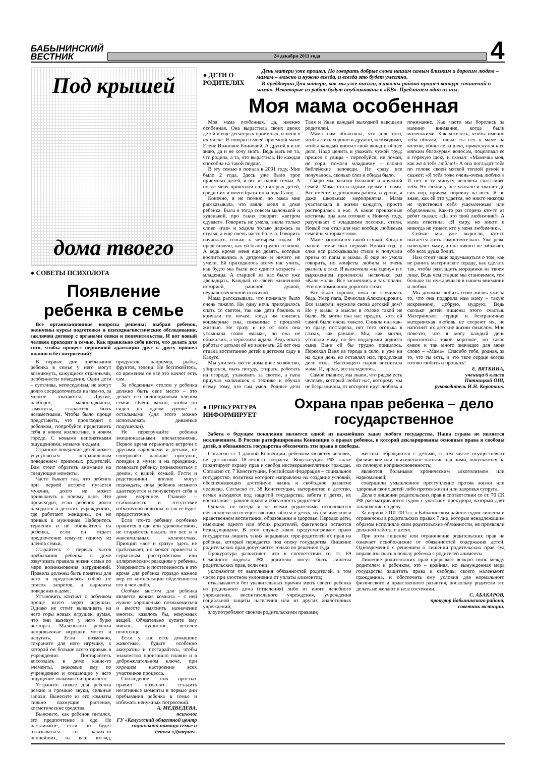БАБЫНИНСКИЙ
ВЕСТНИК
24 декабря 2011 года
4
Под крышей
дома твоего
● СОВЕТЫ ПСИХОЛОГА
Появление ребенка в семье
Все организационные вопросы решены: выбран ребенок, окончены курсы подготовки и психодиагностические обследования, заключен договор с органами опеки и попечительства. И вот новый человек приходит в семью. Как правильно себя вести, что делать для того, чтобы процесс первичной адаптации друг к другу прошел плавно и без потрясений?
В первые дни пребывания ребенка в семье у него могут возникнуть, кажущиеся странными, особенности поведения. Одни дети – суетливы, непоседливы, не могут долго сосредоточиться на чем-то, за многое хватаются. Другие, наоборот, малоподвижны, замкнуты, стараются быть незаметными. Чтобы было проще представить, что происходит с ребенком, попробуйте представить себя в новом коллективе, в новом городе. С новыми непонятными ощущениями, новыми людьми.
Странное поведение детей может усугубляться неправильным поведением приемных родителей. Вам стоит обратить внимание на следующие моменты.
Часто бывает так, что ребенок при первой встрече пугается мужчин, долго не может привыкнуть к новому папе. Это происходит, если ребенок долго находится в детских учреждениях, где работают женщины, он не привык к мужчинам. Наберитесь терпения и не обижайтесь на ребенка, если он отдает предпочтение кому-то одному из членов семьи.
Старайтесь с первых часов пребывания ребенка в доме озвучивать правила жизни семьи по мере возникновения затруднений. Правила должны быть понятны для него и представлять собой не список запретов, а варианты поведения в доме.
Установить контакт с ребенком проще всего через игрушки. Однако не стоит вываливать на него горы новых игрушек, думая, что они вызовут у него бурю восторга. Маленького ребенка непривычные игрушки могут и напугать. Если возможно, сохраните для него игрушку, к которой он больше всего привык в учреждении. Постарайтесь воссоздать в доме какие-то элементы, знакомые ему по учреждению и создающие у него ощущение знакомого и приятного.
Устраните новые для ребенка резкие и громкие звуки, сильные запахи. Вынесите из его комнаты сильно пахнущие растения, косметические средства.
Выясните, как ребенок питался, его предпочтение в еде. Не настаивайте, если он будет отказываться от каких-то ценнейших, на ваш взгляд, продуктов, например, рыбы, фруктов, зелени. Не беспокойтесь, со временем он все это начнет есть сам.
За обеденным столом у ребенка должно быть свое место – это делает его полноправным членом семьи. Очень важно, чтобы он сидел на одном уровне с остальными (для этого можно использовать диванные подушечки).
Не перегружайте ребенка эмоциональными впечатлениями. Первое время ограничьте встречи с другими взрослыми и детьми, не совершайте дальние прогулки, поездки в музеи и на праздники, позвольте ребенку познакомиться с домом, с вашей семьей. Гости и родственники вполне могут подождать, пока ребенок немного адаптируется и почувствует себя в доме увереннее. Главное – стабильность и отсутствие избыточной новизны, и так ее будет предостаточно.
Если что-то ребенку особенно нравится в еде или удовольствиях, не старайтесь выдать это все и в максимальных количествах. Принцип «все и сразу» здесь не срабатывает, но может привести к серьезным расстройствам или аллергическим реакциям у ребенка. Умеренность и постепенность в это время для ребенка гораздо важнее мер по компенсации обделенности его в чем-либо.
Особым местом для ребенка является ванная комната – с ней нужно хорошенько познакомиться и вместе выяснить назначение многих, казалось бы, ненужных вещей. Обязательно купите ему мягкое, пушистое, веселое полотенце.
Если у вас есть домашние животные, будьте особенно аккуратны и постарайтесь, чтобы знакомство произошло плавно и в доброжелательном ключе, при хорошем настроении всех участников процесса.
Соблюдение этих простых правил позволит сгладить негативные моменты в первые дни пребывания ребенка в семье и избежать ненужных потрясений.
А. МЕДВЕДЕВА,
психолог
ГУ «Калужский областной центр социальной помощи семье и детям «Доверие».
● ДЕТИ О РОДИТЕЛЯХ
День матери уже прошел. Но говорить добрые слова нашим самым близким и дорогим людям – мамам – можно и нужно всегда, и всегда это будет уместно.
В преддверии Дня матери, как мы уже писали, в школах района прошел конкурс сочинений о мамах. Некоторые из работ будут опубликованы в «БВ». Предлагаем одно из них.
Моя мама особенная
Моя мама особенная, да, именно особенная. Она вырастила своих двоих детей и еще десятерых приемных, и меня в их числе. Я говорю о моей приемной маме Елене Ивановне Блиновой. А другой я и не знаю, да и не хочу знать. Ведь мать не та, что родила, а та, что вырастила. Не каждая способна на такой подвиг.
В эту семью я попала в 2001 году. Мне было 2 года. Здесь уже было трое приемных детей, и все из одной семьи. А после меня приютили еще пятерых детей, среди них и моего брата-инвалида Сашу.
Конечно, я не помню, но мама мне рассказывала, что взяли меня в доме ребенка. Была я тогда совсем маленькой и худенькой, про таких говорят: «ветром сдувает». Говорить не умела, знала только слово «гав» и ходила только держась за стулья, а еще очень часто болела. Говорить научилась только к четырем годам. Я представляю, как ей было трудно со мной. А ведь кроме меня еще девять, которые воспитывались в детдомах и ничего не умели. Ей приходилось всему нас учить, как будто мы были все одного возраста – младенцы. А старшей из нас было уже двенадцать. Каждый со своей жизненной историей, раненой душой, неуравновешенной психикой.
Мама рассказывала, что поначалу было очень тяжело. Ни одну ночь приходилось спать со светом, так как дети боялись и кричали по ночам, когда им снились кошмарные сны, связанные с прошлой жизнью. Не сразу и не от всех она услышала слово «мама», но она не обижалась, а терпеливо ждала. Ведь опыта работы с детьми ей не занимать: 26 лет она отдала воспитанию детей в детском саду в Калуге.
Мы учились вести домашнее хозяйство, убираться, мыть посуду, стирать, работать на огороде, ухаживать за скотом, а папа приучал мальчишек к технике и обучал всему тому, что сам умел. Родные дети Таня и Иван каждый выходной навещали родителей.
Мама нам объясняла, что для того, чтобы жить хорошо и дружно, необходимо, чтобы каждый вносил свой вклад в общее дело. Надо ценить и уважать чужой труд: пришел с улицы – переобуйся, не ломай, не сори, помоги младшему – словно библейские заповеди. Не сразу все получалось, сколько слез и обиды было.
Скоро мы зажили большой и дружной семей. Мама стала одним целым с нами. Все вместе: и домашняя работа, и уроки, и даже школьные мероприятия. Мама участвовала в жизни каждого, просто растворилась в нас. А какие прекрасные костюмы она нам готовит к Новому году, разучивает с младшими песенки, стихи. Новый год стал для нас вообще любимым семейным торжеством.
Маме запомнился такой случай. Когда в нашей семье был первый Новый год, у елки все рассказывали стихи и получали призы от папы и мамы. Я еще не умела говорить, но конфеты любила и очень рвалась к елке. Я выскочила «на сцену» и с выражением произнесла несколько раз «Каля-маля». Все засмеялись и захлопали. Эти воспоминания дорогого стоят.
Все было хорошо, пока не случилась беда. Умер папа, Вячеслав Александрович. Все замерли: неужели снова детский дом? Но у мамы и мысли в голове такой не было. Не могла она нас предать, хотя ей самой было очень тяжело. Сникла она как-то сразу, постарела, нет того огонька в глазах, как раньше. Мы, как могли, утешали маму, но без поддержки родного сына Вани ей бы трудно пришлось. Переехал Ваня из города в село, и уже ни на один день не оставлял нас, продолжая дело отца. Настоящего парня воспитала мама. И, вроде, все наладилось.
Самое главное, мы знаем, что рядом есть человек, который любит нас, которому мы не безразличны, от которого идут любовь и понимание. Как часто мы боролись за мамино внимание, когда были маленькими. Как хотелось, чтобы именно тебя обняли, только ты сел к маме на колени, обнял ее за шею, прикоснулся к ее мягким белокурым волосам, поцеловал ее в горячую щеку и сказал: «Мамочка моя, как же я тебя люблю!» А она погладит тебя по голове своей мягкой теплой рукой и скажет: «Я тебя тоже очень-очень люблю!» И нет в ту минуту человека счастливее тебя. Но любви у нее хватало и хватает до сих пор, причем, поровну на всех. Я не знаю, как ей это удается, но никто никогда не чувствовал себя ущемленным или обделенным. Как-то раз сгоряча кто-то из ребят сказал: «Да это твой любимчик!» А мама ответила: «Я умру, но никто и никогда не узнает, кто у меня любимчик».
Сейчас мы уже выросли, кто-то пытается жить самостоятельно. Уже реже навещают маму, а она никого не забывает, обо всех душа болит.
Нам стоит чаще задумываться о том, как не ранить материнское сердце, как сделать так, чтобы разгладить морщинки на твоем лице. Ведь чем старше мы становимся, тем больше ты нуждаешься в нашем внимании и любви.
Мы должны любить свою жизнь уже за то, что она подарила нам маму – такую искреннюю, добрую, мудрую. Ведь сколько детей лишены этого счастья. Материнское сердце и безграничная материнская любовь не согреют их, не наполнят их детские жизни смыслом. Мне повезло, что я могу каждый день произносить такое короткое, но такое емкое и так много значащее для меня слово – «Мама». Спасибо тебе, родная, за то, что ты есть, и что твое сердце всегда готово любить и прощать!
Е. ВЯТКИНА,
ученица 6 класса
Пятницкой ОШ,
руководитель И.Н. Коротких.
● ПРОКУРАТУРА ИНФОРМИРУЕТ
Охрана прав ребенка – дело государственное
Забота о будущем поколении является одной из важнейших задач любого государства. Наша страна не является исключением. В России ратифицирована Конвенция о правах ребенка, в которой декларированы основные права и свободы детей, и обязанность государства обеспечить эти права и свободы.
Согласно ст. 1 данной Конвенции, ребенком является человек, не достигший 18-летнего возраста. Конституция РФ также гарантирует охрану прав и свобод несовершеннолетних граждан. Согласно ст. 7 Конституции, Российская Федерация – социальное государство, политика которого направлена на создание условий, обеспечивающих достойную жизнь и свободное развитие человека. Согласно ст. 38 Конституции, материнство и детство, семья находятся под защитой государства; забота о детях, их воспитание – равное право и обязанность родителей.
Однако, не всегда и не всеми родителями исполняются обязанности по осуществлению заботы о детях, их физическом и нравственном воспитании, образовании и здоровье. Нередко дети, имеющие одного или обоих родителей, фактически остаются безнадзорными. В этом случае закон предусматривает право государства лишить таких нерадивых горе-родителей их прав на ребенка, который передается под опеку государства. Лишение родительских прав допускается только по решению суда.
Прокуратура разъясняет, что в соответствии со ст. 69 Семейного кодекса РФ, родители могут быть лишены родительских прав, если они:
уклоняются от выполнения обязанностей родителей, в том числе при злостном уклонении от уплаты алиментов;
отказываются без уважительных причин взять своего ребенка из родильного дома (отделения) либо из иного лечебного учреждения, воспитательного учреждения, учреждения социальной защиты населения или из других аналогичных учреждений;
злоупотребляют своими родительскими правами;
жестоко обращаются с детьми, в том числе осуществляют физическое или психическое насилие над ними, покушаются на их половую неприкосновенность;
являются больными хроническим алкоголизмом или наркоманией;
совершили умышленное преступление против жизни или здоровья своих детей либо против жизни или здоровья супруга.
Дела о лишении родительских прав в соответствии со ст. 70 СК РФ рассматриваются судом с участием прокурора, который дает заключение по делу.
За период 2010-2011г.г. в Бабынинском районе судом лишены и ограничены в родительских правах 7 лиц, которые ненадлежащим образом исполняли свои родительские обязанности, не проявляли должной заботы о детях.
При этом лишение или ограничение родительских прав не означает освобождение от обязанностей содержания детей. Одновременно с решением о лишении родительских прав суд вправе взыскать в пользу ребенка с родителей алименты.
Лишение родительских прав прерывает всякую связь между родителем и ребенком, это – крайняя, но вынужденная мера государства защитить права и свободы своего маленького гражданина, и обеспечить ему условия для нормального физического и нравственного развития, поскольку родители это делать не желают и не в состоянии.
С. АБАКАРОВ,
прокурор Бабынинского района,
советник юстиции.